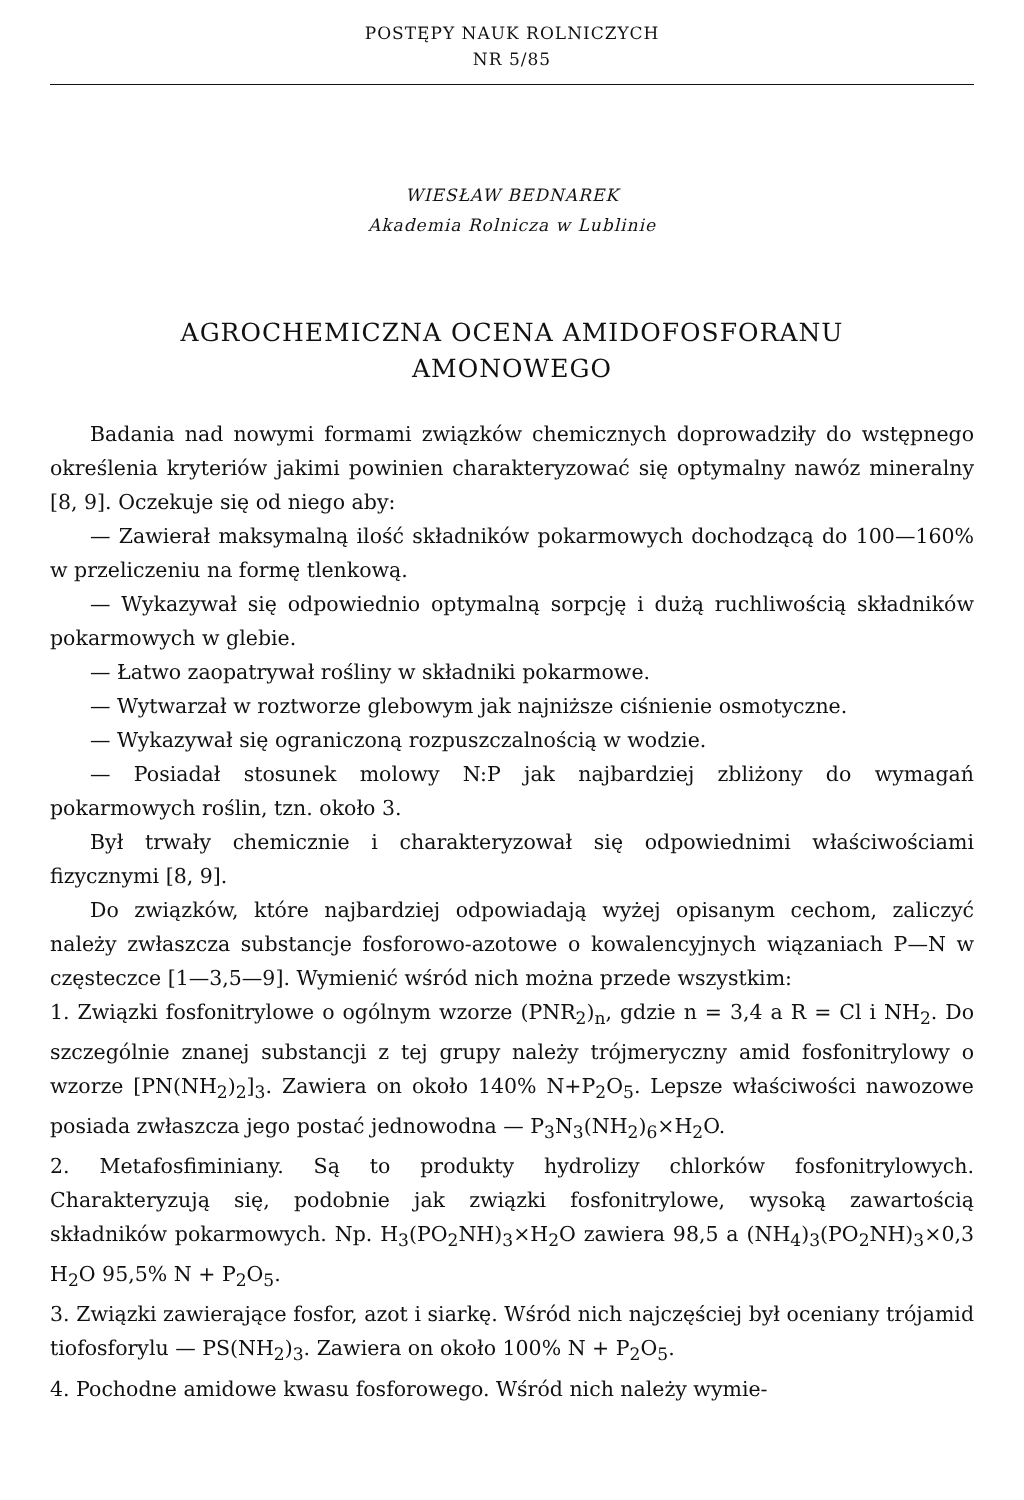POSTĘPY NAUK ROLNICZYCH
NR 5/85
WIESŁAW BEDNAREK
Akademia Rolnicza w Lublinie
AGROCHEMICZNA OCENA AMIDOFOSFORANU
AMONOWEGO
Badania nad nowymi formami związków chemicznych doprowadziły do wstępnego określenia kryteriów jakimi powinien charakteryzować się optymalny nawóz mineralny [8, 9]. Oczekuje się od niego aby:
— Zawierał maksymalną ilość składników pokarmowych dochodzącą do 100—160% w przeliczeniu na formę tlenkową.
— Wykazywał się odpowiednio optymalną sorpcję i dużą ruchliwością składników pokarmowych w glebie.
— Łatwo zaopatrywał rośliny w składniki pokarmowe.
— Wytwarzał w roztworze glebowym jak najniższe ciśnienie osmotyczne.
— Wykazywał się ograniczoną rozpuszczalnością w wodzie.
— Posiadał stosunek molowy N:P jak najbardziej zbliżony do wymagań pokarmowych roślin, tzn. około 3.
Był trwały chemicznie i charakteryzował się odpowiednimi właściwościami fizycznymi [8, 9].
Do związków, które najbardziej odpowiadają wyżej opisanym cechom, zaliczyć należy zwłaszcza substancje fosforowo-azotowe o kowalencyjnych wiązaniach P—N w częsteczce [1—3,5—9]. Wymienić wśród nich można przede wszystkim:
1. Związki fosfonitrylowe o ogólnym wzorze (PNR<sub>2</sub>)<sub>n</sub>, gdzie n = 3,4 a R = Cl i NH<sub>2</sub>. Do szczególnie znanej substancji z tej grupy należy trójmeryczny amid fosfonitrylowy o wzorze [PN(NH<sub>2</sub>)<sub>2</sub>]<sub>3</sub>. Zawiera on około 140% N+P<sub>2</sub>O<sub>5</sub>. Lepsze właściwości nawozowe posiada zwłaszcza jego postać jednowodna — P<sub>3</sub>N<sub>3</sub>(NH<sub>2</sub>)<sub>6</sub>×H<sub>2</sub>O.
2. Metafosfiminiany. Są to produkty hydrolizy chlorków fosfonitrylowych. Charakteryzują się, podobnie jak związki fosfonitrylowe, wysoką zawartością składników pokarmowych. Np. H<sub>3</sub>(PO<sub>2</sub>NH)<sub>3</sub>×H<sub>2</sub>O zawiera 98,5 a (NH<sub>4</sub>)<sub>3</sub>(PO<sub>2</sub>NH)<sub>3</sub>×0,3 H<sub>2</sub>O 95,5% N + P<sub>2</sub>O<sub>5</sub>.
3. Związki zawierające fosfor, azot i siarkę. Wśród nich najczęściej był oceniany trójamid tiofosforylu — PS(NH<sub>2</sub>)<sub>3</sub>. Zawiera on około 100% N + P<sub>2</sub>O<sub>5</sub>.
4. Pochodne amidowe kwasu fosforowego. Wśród nich należy wymie-